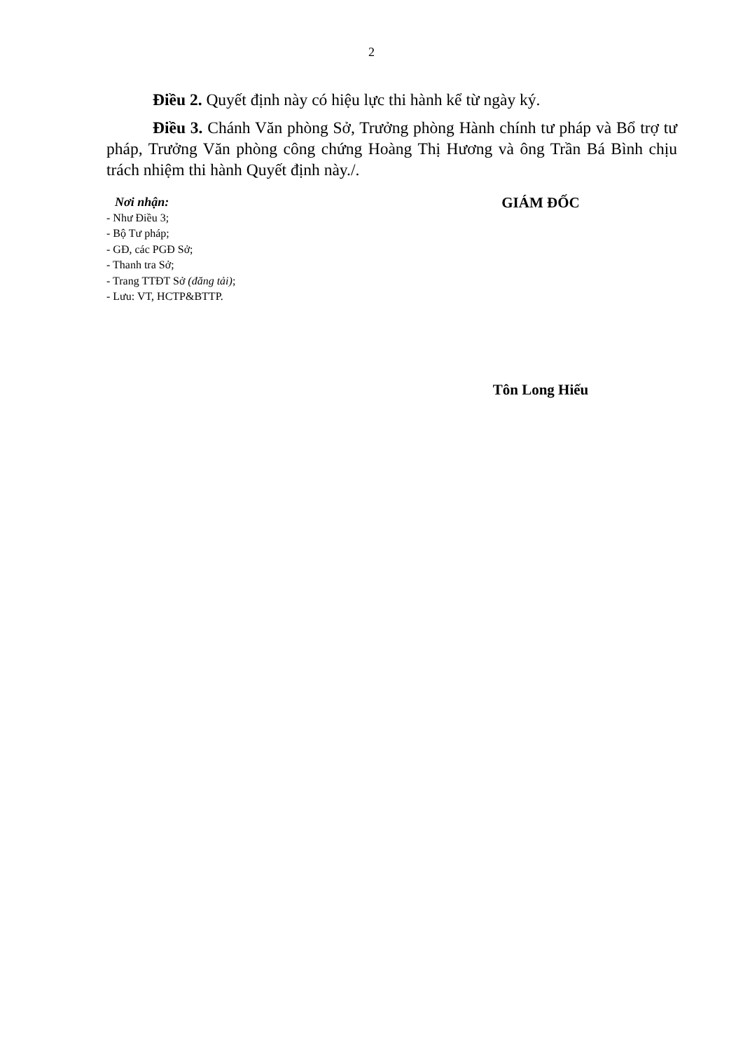2
Điều 2. Quyết định này có hiệu lực thi hành kể từ ngày ký.
Điều 3. Chánh Văn phòng Sở, Trưởng phòng Hành chính tư pháp và Bổ trợ tư pháp, Trưởng Văn phòng công chứng Hoàng Thị Hương và ông Trần Bá Bình chịu trách nhiệm thi hành Quyết định này./.
Nơi nhận:
- Như Điều 3;
- Bộ Tư pháp;
- GĐ, các PGĐ Sở;
- Thanh tra Sở;
- Trang TTĐT Sở (đăng tải);
- Lưu: VT, HCTP&BTTP.
GIÁM ĐỐC
Tôn Long Hiếu